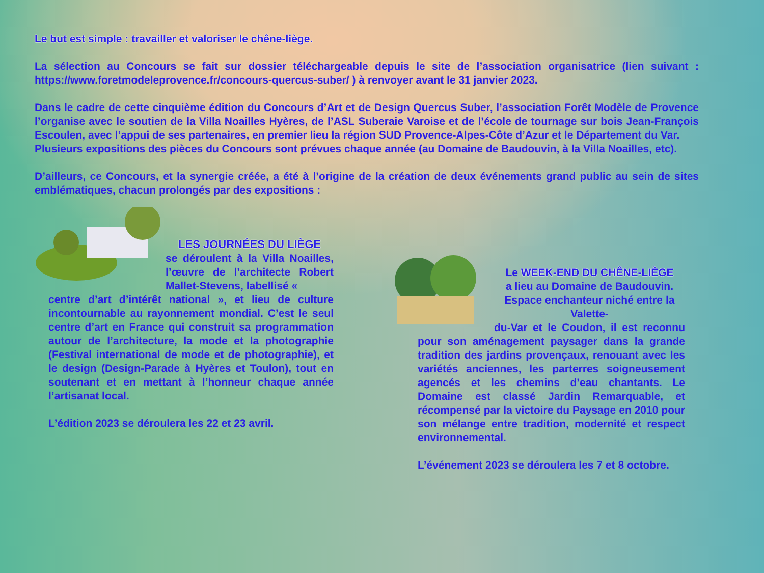Le but est simple : travailler et valoriser le chêne-liège.
La sélection au Concours se fait sur dossier téléchargeable depuis le site de l’association organisatrice (lien suivant : https://www.foretmodeleprovence.fr/concours-quercus-suber/ ) à renvoyer avant le 31 janvier 2023.
Dans le cadre de cette cinquième édition du Concours d’Art et de Design Quercus Suber, l’association Forêt Modèle de Provence l’organise avec le soutien de la Villa Noailles Hyères, de l’ASL Suberaie Varoise et de l’école de tournage sur bois Jean-François Escoulen, avec l’appui de ses partenaires, en premier lieu la région SUD Provence-Alpes-Côte d’Azur et le Département du Var.
Plusieurs expositions des pièces du Concours sont prévues chaque année (au Domaine de Baudouvin, à la Villa Noailles, etc).
D’ailleurs, ce Concours, et la synergie créée, a été à l’origine de la création de deux événements grand public au sein de sites emblématiques, chacun prolongés par des expositions :
LES JOURNÉES DU LIÈGE
se déroulent à la Villa Noailles, l’œuvre de l’architecte Robert Mallet-Stevens, labellisé «
centre d’art d’intérêt national », et lieu de culture incontournable au rayonnement mondial. C’est le seul centre d’art en France qui construit sa programmation autour de l’architecture, la mode et la photographie (Festival international de mode et de photographie), et le design (Design-Parade à Hyères et Toulon), tout en soutenant et en mettant à l’honneur chaque année l’artisanat local.
L’édition 2023 se déroulera les 22 et 23 avril.
Le WEEK-END DU CHÊNE-LIÈGE
a lieu au Domaine de Baudouvin. Espace enchanteur niché entre la Valette-
du-Var et le Coudon, il est reconnu pour son aménagement paysager dans la grande tradition des jardins provençaux, renouant avec les variétés anciennes, les parterres soigneusement agencés et les chemins d’eau chantants. Le Domaine est classé Jardin Remarquable, et récompensé par la victoire du Paysage en 2010 pour son mélange entre tradition, modernité et respect environnemental.
L’événement 2023 se déroulera les 7 et 8 octobre.